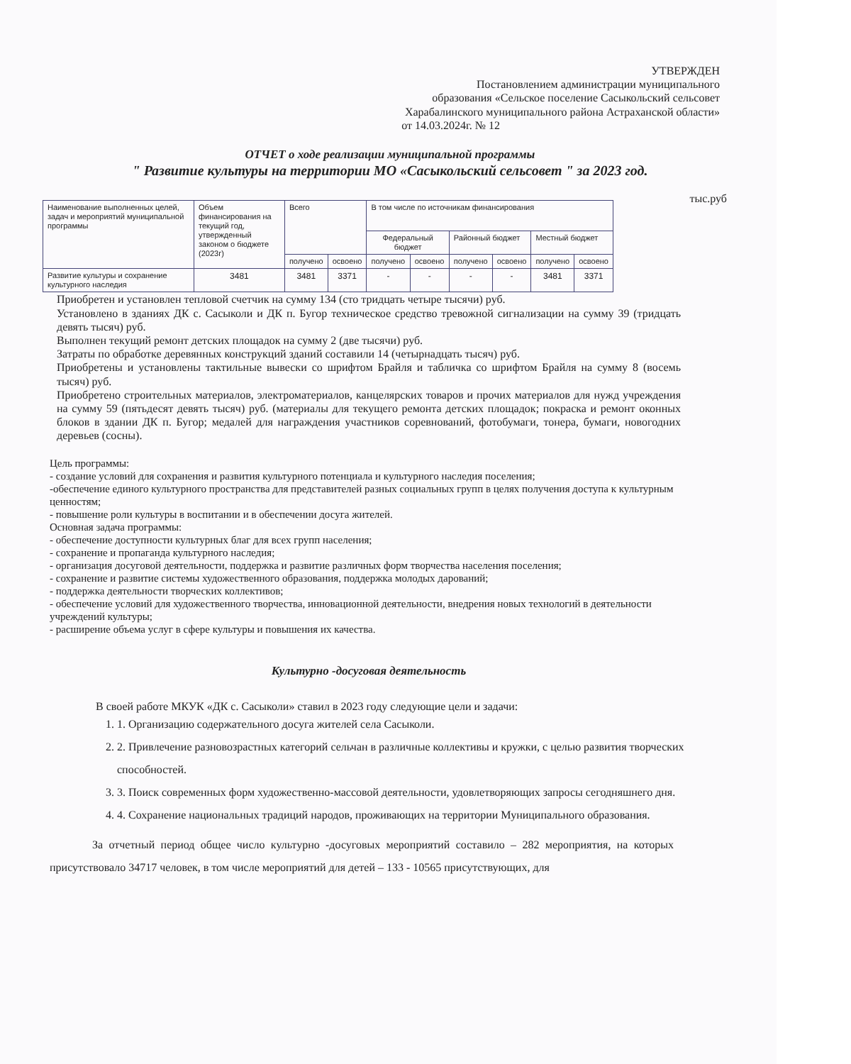УТВЕРЖДЕН
Постановлением администрации муниципального
образования «Сельское поселение Сасыкольский сельсовет
Харабалинского муниципального района Астраханской области»
от 14.03.2024г. № 12
ОТЧЕТ о ходе реализации муниципальной программы
" Развитие культуры на территории МО «Сасыкольский сельсовет " за 2023 год.
тыс.руб
| Наименование выполненных целей, задач и мероприятий муниципальной программы | Объем финансирования на текущий год, утвержденный законом о бюджете (2023г) | Всего | | В том числе по источникам финансирования | | | | | |
| --- | --- | --- | --- | --- | --- | --- | --- | --- | --- |
| | | | | Федеральный бюджет | | Районный бюджет | | Местный бюджет | |
| | | получено | освоено | получено | освоено | получено | освоено | получено | освоено |
| Развитие культуры и сохранение культурного наследия | 3481 | 3481 | 3371 | - | - | - | - | 3481 | 3371 |
Приобретен и установлен тепловой счетчик на сумму 134 (сто тридцать четыре тысячи) руб.
Установлено в зданиях ДК с. Сасыколи и ДК п. Бугор техническое средство тревожной сигнализации на сумму 39 (тридцать девять тысяч) руб.
Выполнен текущий ремонт детских площадок на сумму 2 (две тысячи) руб.
Затраты по обработке деревянных конструкций зданий составили 14 (четырнадцать тысяч) руб.
Приобретены и установлены тактильные вывески со шрифтом Брайля и табличка со шрифтом Брайля на сумму 8 (восемь тысяч) руб.
Приобретено строительных материалов, электроматериалов, канцелярских товаров и прочих материалов для нужд учреждения на сумму 59 (пятьдесят девять тысяч) руб. (материалы для текущего ремонта детских площадок; покраска и ремонт оконных блоков в здании ДК п. Бугор; медалей для награждения участников соревнований, фотобумаги, тонера, бумаги, новогодних деревьев (сосны).
Цель программы:
- создание условий для сохранения и развития культурного потенциала и культурного наследия поселения;
-обеспечение единого культурного пространства для представителей разных социальных групп в целях получения доступа к культурным ценностям;
- повышение роли культуры в воспитании и в обеспечении досуга жителей.
Основная задача программы:
- обеспечение доступности культурных благ для всех групп населения;
- сохранение и пропаганда культурного наследия;
- организация досуговой деятельности, поддержка и развитие различных форм творчества населения поселения;
- сохранение и развитие системы художественного образования, поддержка молодых дарований;
- поддержка деятельности творческих коллективов;
- обеспечение условий для художественного творчества, инновационной деятельности, внедрения новых технологий в деятельности учреждений культуры;
- расширение объема услуг в сфере культуры и повышения их качества.
Культурно -досуговая деятельность
В своей работе МКУК «ДК с. Сасыколи» ставил в 2023 году следующие цели и задачи:
1. 1. Организацию содержательного досуга жителей села Сасыколи.
2. 2. Привлечение разновозрастных категорий сельчан в различные коллективы и кружки, с целью развития творческих способностей.
3. 3. Поиск современных форм художественно-массовой деятельности, удовлетворяющих запросы сегодняшнего дня.
4. 4. Сохранение национальных традиций народов, проживающих на территории Муниципального образования.
За отчетный период общее число культурно -досуговых мероприятий составило – 282 мероприятия, на которых присутствовало 34717 человек, в том числе мероприятий для детей – 133 - 10565 присутствующих, для